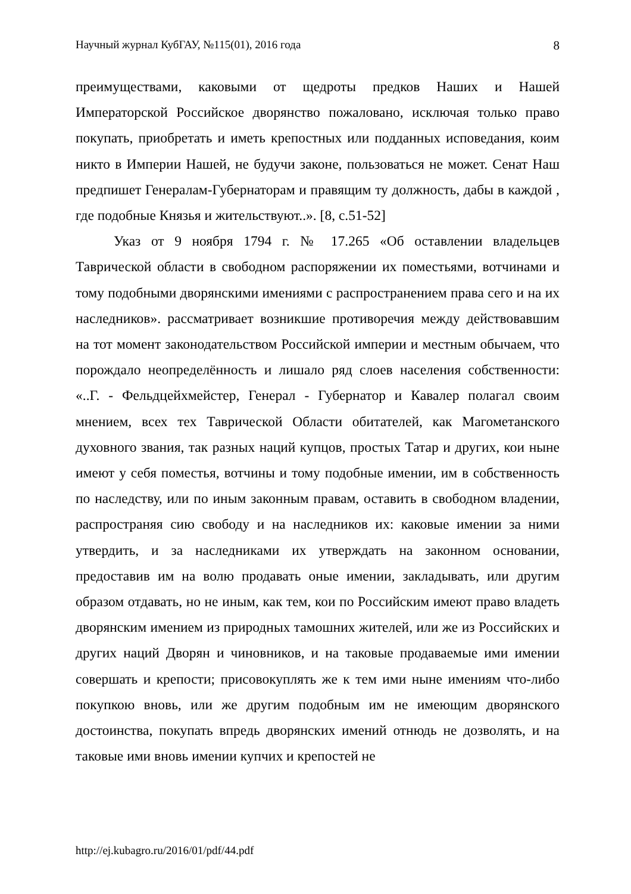Научный журнал КубГАУ, №115(01), 2016 года 8
преимуществами, каковыми от щедроты предков Наших и Нашей Императорской Российское дворянство пожаловано, исключая только право покупать, приобретать и иметь крепостных или подданных исповедания, коим никто в Империи Нашей, не будучи законе, пользоваться не может. Сенат Наш предпишет Генералам-Губернаторам и правящим ту должность, дабы в каждой , где подобные Князья и жительствуют..». [8, с.51-52]
Указ от 9 ноября 1794 г. № 17.265 «Об оставлении владельцев Таврической области в свободном распоряжении их поместьями, вотчинами и тому подобными дворянскими имениями с распространением права сего и на их наследников». рассматривает возникшие противоречия между действовавшим на тот момент законодательством Российской империи и местным обычаем, что порождало неопределённость и лишало ряд слоев населения собственности: «..Г. - Фельдцейхмейстер, Генерал - Губернатор и Кавалер полагал своим мнением, всех тех Таврической Области обитателей, как Магометанского духовного звания, так разных наций купцов, простых Татар и других, кои ныне имеют у себя поместья, вотчины и тому подобные имении, им в собственность по наследству, или по иным законным правам, оставить в свободном владении, распространяя сию свободу и на наследников их: каковые имении за ними утвердить, и за наследниками их утверждать на законном основании, предоставив им на волю продавать оные имении, закладывать, или другим образом отдавать, но не иным, как тем, кои по Российским имеют право владеть дворянским имением из природных тамошних жителей, или же из Российских и других наций Дворян и чиновников, и на таковые продаваемые ими имении совершать и крепости; присовокуплять же к тем ими ныне имениям что-либо покупкою вновь, или же другим подобным им не имеющим дворянского достоинства, покупать впредь дворянских имений отнюдь не дозволять, и на таковые ими вновь имении купчих и крепостей не
http://ej.kubagro.ru/2016/01/pdf/44.pdf